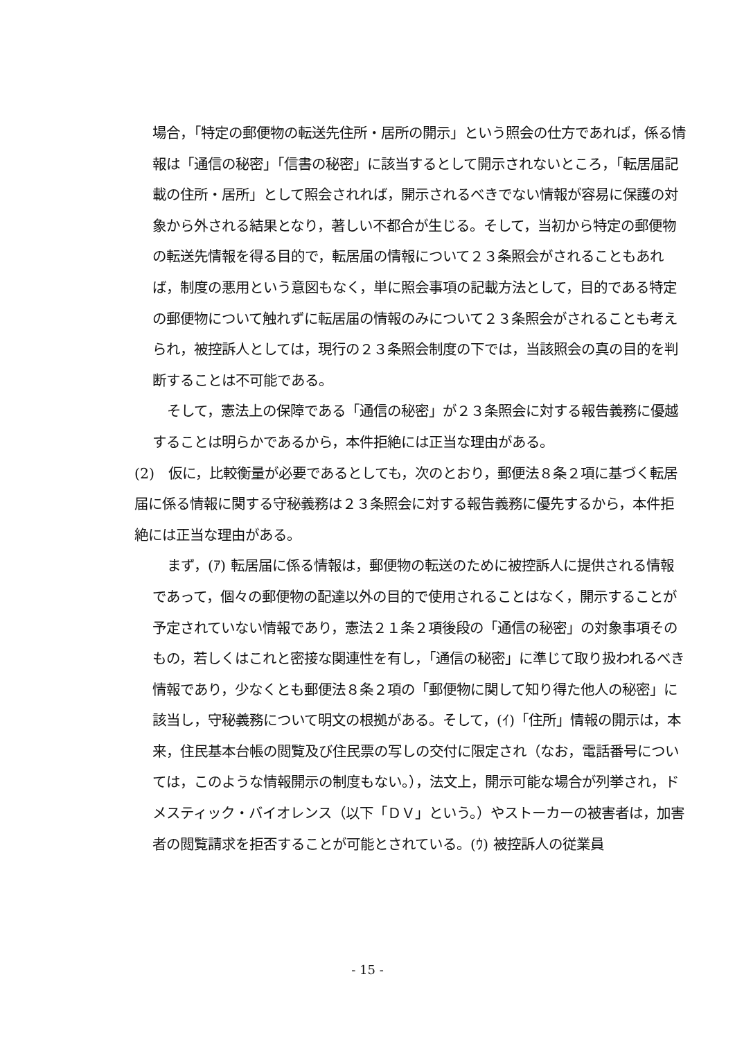場合，「特定の郵便物の転送先住所・居所の開示」という照会の仕方であれば，係る情報は「通信の秘密」「信書の秘密」に該当するとして開示されないところ，「転居届記載の住所・居所」として照会されれば，開示されるべきでない情報が容易に保護の対象から外される結果となり，著しい不都合が生じる。そして，当初から特定の郵便物の転送先情報を得る目的で，転居届の情報について２３条照会がされることもあれば，制度の悪用という意図もなく，単に照会事項の記載方法として，目的である特定の郵便物について触れずに転居届の情報のみについて２３条照会がされることも考えられ，被控訴人としては，現行の２３条照会制度の下では，当該照会の真の目的を判断することは不可能である。
そして，憲法上の保障である「通信の秘密」が２３条照会に対する報告義務に優越することは明らかであるから，本件拒絶には正当な理由がある。
(2)　仮に，比較衡量が必要であるとしても，次のとおり，郵便法８条２項に基づく転居届に係る情報に関する守秘義務は２３条照会に対する報告義務に優先するから，本件拒絶には正当な理由がある。
まず，(ｱ) 転居届に係る情報は，郵便物の転送のために被控訴人に提供される情報であって，個々の郵便物の配達以外の目的で使用されることはなく，開示することが予定されていない情報であり，憲法２１条２項後段の「通信の秘密」の対象事項そのもの，若しくはこれと密接な関連性を有し，「通信の秘密」に準じて取り扱われるべき情報であり，少なくとも郵便法８条２項の「郵便物に関して知り得た他人の秘密」に該当し，守秘義務について明文の根拠がある。そして，(ｲ)「住所」情報の開示は，本来，住民基本台帳の閲覧及び住民票の写しの交付に限定され（なお，電話番号については，このような情報開示の制度もない。），法文上，開示可能な場合が列挙され，ドメスティック・バイオレンス（以下「ＤＶ」という。）やストーカーの被害者は，加害者の閲覧請求を拒否することが可能とされている。(ｳ) 被控訴人の従業員
- 15 -